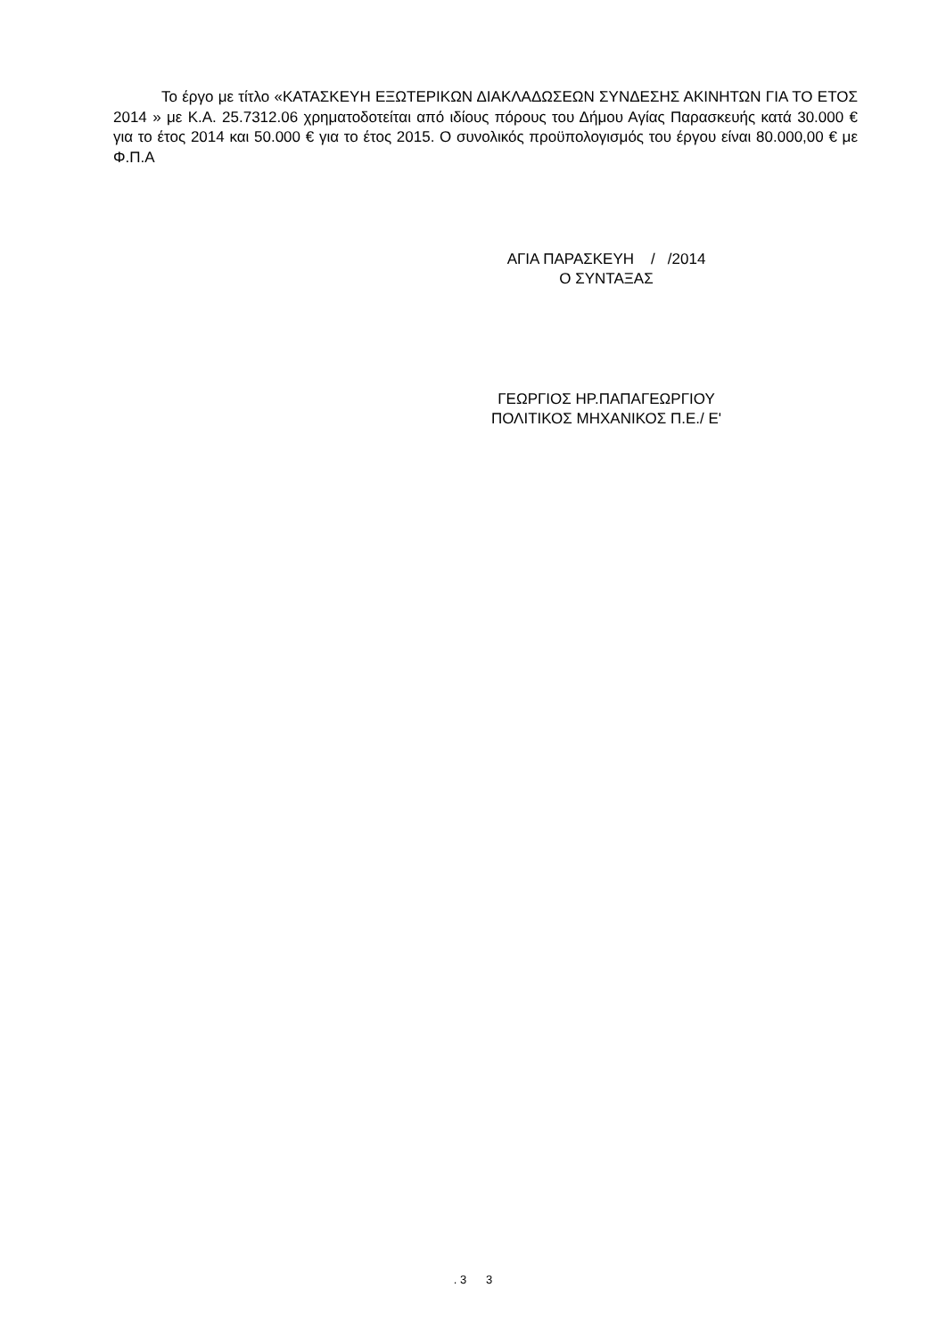Το έργο με τίτλο «ΚΑΤΑΣΚΕΥΗ ΕΞΩΤΕΡΙΚΩΝ ΔΙΑΚΛΑΔΩΣΕΩΝ ΣΥΝΔΕΣΗΣ ΑΚΙΝΗΤΩΝ ΓΙΑ ΤΟ ΕΤΟΣ 2014 » με Κ.Α. 25.7312.06 χρηματοδοτείται από ιδίους πόρους του Δήμου Αγίας Παρασκευής κατά 30.000 € για το έτος 2014 και 50.000 € για το έτος 2015. Ο συνολικός προϋπολογισμός του έργου είναι 80.000,00 € με Φ.Π.Α
ΑΓΙΑ ΠΑΡΑΣΚΕΥΗ / /2014
Ο ΣΥΝΤΑΞΑΣ
ΓΕΩΡΓΙΟΣ ΗΡ.ΠΑΠΑΓΕΩΡΓΙΟΥ
ΠΟΛΙΤΙΚΟΣ ΜΗΧΑΝΙΚΟΣ Π.Ε./ Ε'
. 3 3